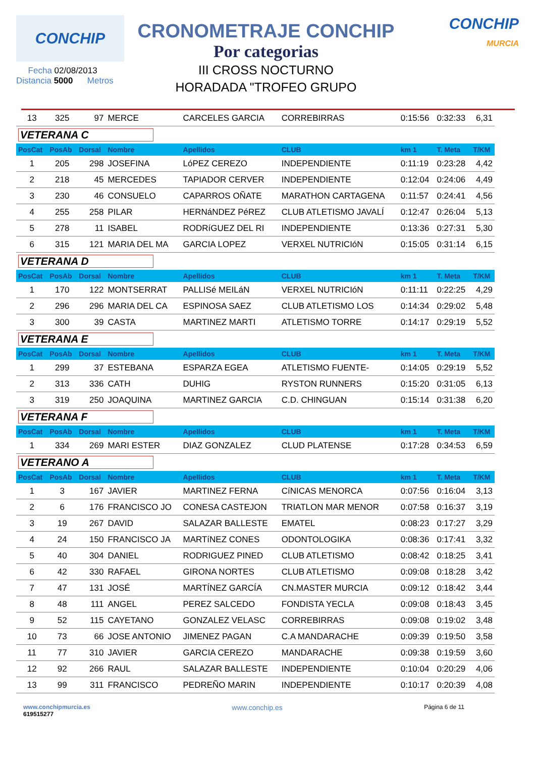CONCHIP
Fecha 02/08/2013
Distancia 5000 Metros
CRONOMETRAJE CONCHIP
Por categorias
III CROSS NOCTURNO
HORADADA "TROFEO GRUPO
CONCHIP
MURCIA
| 13 | 325 | 97 | MERCE | CARCELES GARCIA | CORREBIRRAS | 0:15:56 | 0:32:33 | 6,31 |
| VETERANA C | | | | | | | | |
| PosCat | PosAb | Dorsal | Nombre | Apellidos | CLUB | km 1 | T. Meta | T/KM |
| 1 | 205 | 298 | JOSEFINA | LóPEZ CEREZO | INDEPENDIENTE | 0:11:19 | 0:23:28 | 4,42 |
| 2 | 218 | 45 | MERCEDES | TAPIADOR CERVER | INDEPENDIENTE | 0:12:04 | 0:24:06 | 4,49 |
| 3 | 230 | 46 | CONSUELO | CAPARROS OÑATE | MARATHON CARTAGENA | 0:11:57 | 0:24:41 | 4,56 |
| 4 | 255 | 258 | PILAR | HERNáNDEZ PéREZ | CLUB ATLETISMO JAVALÍ | 0:12:47 | 0:26:04 | 5,13 |
| 5 | 278 | 11 | ISABEL | RODRíGUEZ DEL RI | INDEPENDIENTE | 0:13:36 | 0:27:31 | 5,30 |
| 6 | 315 | 121 | MARIA DEL MA | GARCIA LOPEZ | VERXEL NUTRICIóN | 0:15:05 | 0:31:14 | 6,15 |
| VETERANA D | | | | | | | | |
| PosCat | PosAb | Dorsal | Nombre | Apellidos | CLUB | km 1 | T. Meta | T/KM |
| 1 | 170 | 122 | MONTSERRAT | PALLISé MEILáN | VERXEL NUTRICIóN | 0:11:11 | 0:22:25 | 4,29 |
| 2 | 296 | 296 | MARIA DEL CA | ESPINOSA SAEZ | CLUB ATLETISMO LOS | 0:14:34 | 0:29:02 | 5,48 |
| 3 | 300 | 39 | CASTA | MARTINEZ MARTI | ATLETISMO TORRE | 0:14:17 | 0:29:19 | 5,52 |
| VETERANA E | | | | | | | | |
| PosCat | PosAb | Dorsal | Nombre | Apellidos | CLUB | km 1 | T. Meta | T/KM |
| 1 | 299 | 37 | ESTEBANA | ESPARZA EGEA | ATLETISMO FUENTE- | 0:14:05 | 0:29:19 | 5,52 |
| 2 | 313 | 336 | CATH | DUHIG | RYSTON RUNNERS | 0:15:20 | 0:31:05 | 6,13 |
| 3 | 319 | 250 | JOAQUINA | MARTINEZ GARCIA | C.D. CHINGUAN | 0:15:14 | 0:31:38 | 6,20 |
| VETERANA F | | | | | | | | |
| PosCat | PosAb | Dorsal | Nombre | Apellidos | CLUB | km 1 | T. Meta | T/KM |
| 1 | 334 | 269 | MARI ESTER | DIAZ GONZALEZ | CLUD PLATENSE | 0:17:28 | 0:34:53 | 6,59 |
| VETERANO A | | | | | | | | |
| PosCat | PosAb | Dorsal | Nombre | Apellidos | CLUB | km 1 | T. Meta | T/KM |
| 1 | 3 | 167 | JAVIER | MARTINEZ FERNA | CíNICAS MENORCA | 0:07:56 | 0:16:04 | 3,13 |
| 2 | 6 | 176 | FRANCISCO JO | CONESA CASTEJON | TRIATLON MAR MENOR | 0:07:58 | 0:16:37 | 3,19 |
| 3 | 19 | 267 | DAVID | SALAZAR BALLESTE | EMATEL | 0:08:23 | 0:17:27 | 3,29 |
| 4 | 24 | 150 | FRANCISCO JA | MARTíNEZ CONES | ODONTOLOGIKA | 0:08:36 | 0:17:41 | 3,32 |
| 5 | 40 | 304 | DANIEL | RODRIGUEZ PINED | CLUB ATLETISMO | 0:08:42 | 0:18:25 | 3,41 |
| 6 | 42 | 330 | RAFAEL | GIRONA NORTES | CLUB ATLETISMO | 0:09:08 | 0:18:28 | 3,42 |
| 7 | 47 | 131 | JOSÉ | MARTÍNEZ GARCÍA | CN.MASTER MURCIA | 0:09:12 | 0:18:42 | 3,44 |
| 8 | 48 | 111 | ANGEL | PEREZ SALCEDO | FONDISTA YECLA | 0:09:08 | 0:18:43 | 3,45 |
| 9 | 52 | 115 | CAYETANO | GONZALEZ VELASC | CORREBIRRAS | 0:09:08 | 0:19:02 | 3,48 |
| 10 | 73 | 66 | JOSE ANTONIO | JIMENEZ PAGAN | C.A MANDARACHE | 0:09:39 | 0:19:50 | 3,58 |
| 11 | 77 | 310 | JAVIER | GARCIA CEREZO | MANDARACHE | 0:09:38 | 0:19:59 | 3,60 |
| 12 | 92 | 266 | RAUL | SALAZAR BALLESTE | INDEPENDIENTE | 0:10:04 | 0:20:29 | 4,06 |
| 13 | 99 | 311 | FRANCISCO | PEDREÑO MARIN | INDEPENDIENTE | 0:10:17 | 0:20:39 | 4,08 |
www.conchipmurcia.es
619515277
www.conchip.es
Página 6 de 11